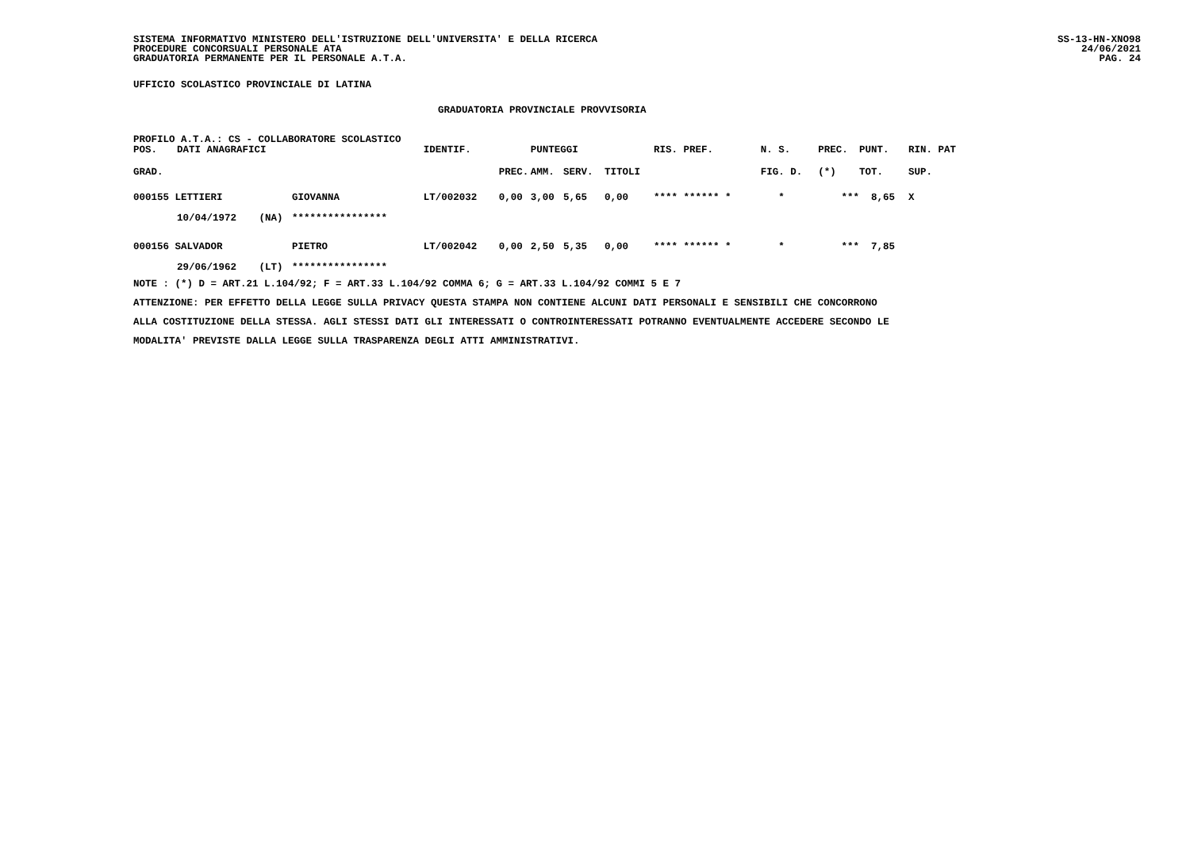SISTEMA INFORMATIVO MINISTERO DELL'ISTRUZIONE DELL'UNIVERSITA' E DELLA RICERCA
PROCEDURE CONCORSUALI PERSONALE ATA
GRADUATORIA PERMANENTE PER IL PERSONALE A.T.A.
SS-13-HN-XNO98
24/06/2021
PAG. 24
UFFICIO SCOLASTICO PROVINCIALE DI LATINA
GRADUATORIA PROVINCIALE PROVVISORIA
PROFILO A.T.A.: CS - COLLABORATORE SCOLASTICO
| POS. | DATI ANAGRAFICI | | | IDENTIF. | | PUNTEGGI | | | RIS. PREF. | N. S. | PREC. | PUNT. | RIN. PAT |
| GRAD. | | | | | PREC. | AMM. | SERV. | TITOLI | | FIG. D. | (*) | TOT. | SUP. |
| 000155 LETTIERI | | | GIOVANNA | LT/002032 | 0,00 | 3,00 | 5,65 | 0,00 | **** ****** * | * | *** | 8,65 | X |
| | 10/04/1972 | (NA) | **************** | | | | | | | | | | |
| 000156 SALVADOR | | | PIETRO | LT/002042 | 0,00 | 2,50 | 5,35 | 0,00 | **** ****** * | * | *** | 7,85 | |
| | 29/06/1962 | (LT) | **************** | | | | | | | | | | |
NOTE : (*) D = ART.21 L.104/92; F = ART.33 L.104/92 COMMA 6; G = ART.33 L.104/92 COMMI 5 E 7
ATTENZIONE: PER EFFETTO DELLA LEGGE SULLA PRIVACY QUESTA STAMPA NON CONTIENE ALCUNI DATI PERSONALI E SENSIBILI CHE CONCORRONO
ALLA COSTITUZIONE DELLA STESSA. AGLI STESSI DATI GLI INTERESSATI O CONTROINTERESSATI POTRANNO EVENTUALMENTE ACCEDERE SECONDO LE
MODALITA' PREVISTE DALLA LEGGE SULLA TRASPARENZA DEGLI ATTI AMMINISTRATIVI.